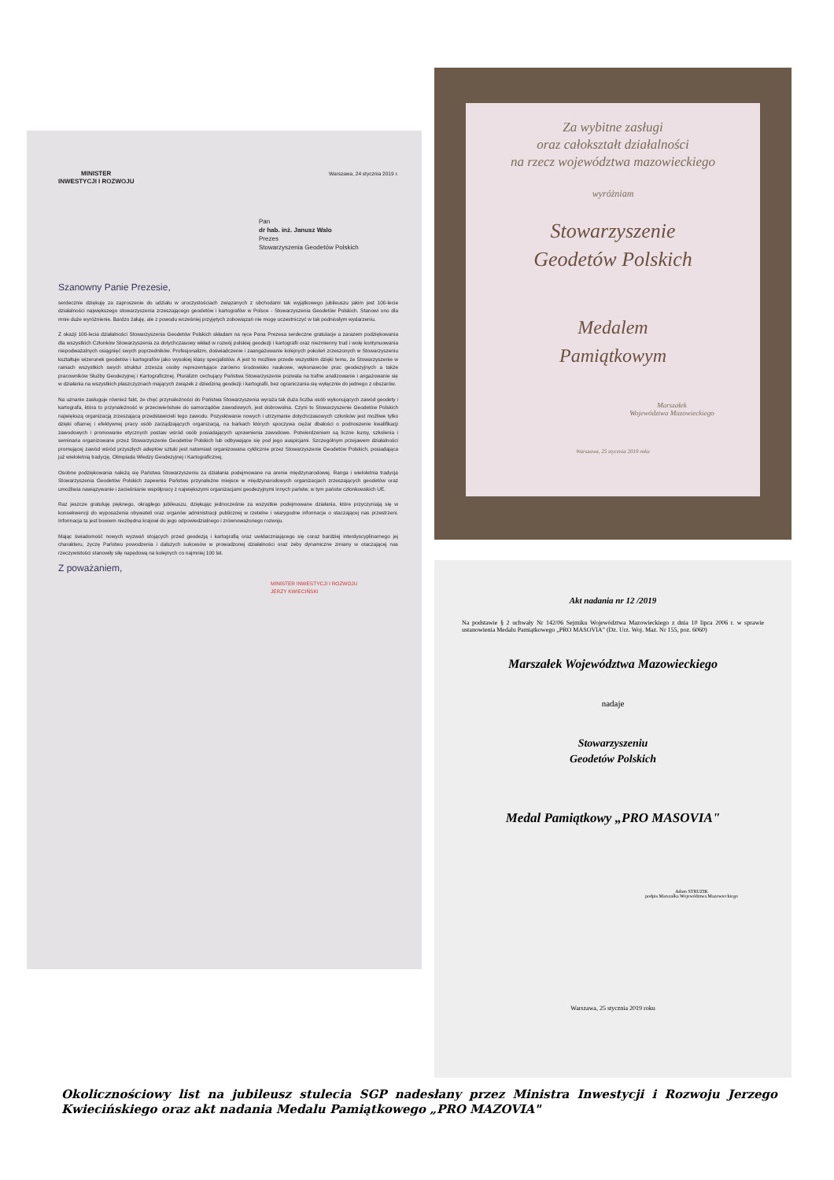MINISTER
INWESTYCJI I ROZWOJU
Warszawa, 24 stycznia 2019 r.
Pan
dr hab. inż. Janusz Walo
Prezes
Stowarzyszenia Geodetów Polskich
Szanowny Panie Prezesie,
serdecznie dziękuję za zaproszenie do udziału w uroczystościach związanych z obchodami tak wyjątkowego jubileuszu jakim jest 100-lecie działalności największego stowarzyszenia zrzeszającego geodetów i kartografów w Polsce - Stowarzyszenia Geodetów Polskich. Stanowi ono dla mnie duże wyróżnienie. Bardzo żałuję, ale z powodu wcześniej przyjętych zobowiązań nie mogę uczestniczyć w tak podniosłym wydarzeniu.
Z okazji 100-lecia działalności Stowarzyszenia Geodetów Polskich składam na ręce Pana Prezesa serdeczne gratulacje a zarazem podziękowania dla wszystkich Członków Stowarzyszenia za dotychczasowy wkład w rozwój polskiej geodezji i kartografii oraz niezmienny trud i wolę kontynuowania niepodważalnych osiągnięć swych poprzedników. Profesjonalizm, doświadczenie i zaangażowanie kolejnych pokoleń zrzeszonych w Stowarzyszeniu kształtuje wizerunek geodetów i kartografów jako wysokiej klasy specjalistów. A jest to możliwe przede wszystkim dzięki temu, że Stowarzyszenie w ramach wszystkich swych struktur zrzesza osoby reprezentujące zarówno środowisko naukowe, wykonawców prac geodezyjnych a także pracowników Służby Geodezyjnej i Kartograficznej. Pluralizm cechujący Państwa Stowarzyszenie pozwala na trafne analizowanie i angażowanie się w działania na wszystkich płaszczyznach mających związek z dziedziną geodezji i kartografii, bez ograniczania się wyłącznie do jednego z obszarów.
Na uznanie zasługuje również fakt, że chęć przynależności do Państwa Stowarzyszenia wyraża tak duża liczba osób wykonujących zawód geodety i kartografa, która to przynależność w przeciwieństwie do samorządów zawodowych, jest dobrowolna. Czyni to Stowarzyszenie Geodetów Polskich największą organizacją zrzeszającą przedstawicieli tego zawodu. Pozyskiwanie nowych i utrzymanie dotychczasowych członków jest możliwe tylko dzięki ofiarnej i efektywnej pracy osób zarządzających organizacją, na barkach których spoczywa ciężar dbałości o podnoszenie kwalifikacji zawodowych i promowanie etycznych postaw wśród osób posiadających uprawnienia zawodowe. Potwierdzeniem są liczne kursy, szkolenia i seminaria organizowane przez Stowarzyszenie Geodetów Polskich lub odbywające się pod jego auspicjami. Szczególnym przejawem działalności promującej zawód wśród przyszłych adeptów sztuki jest natomiast organizowana cyklicznie przez Stowarzyszenie Geodetów Polskich, posiadająca już wieloletnią tradycję, Olimpiada Wiedzy Geodezyjnej i Kartograficznej.
Osobne podziękowania należą się Państwa Stowarzyszeniu za działania podejmowane na arenie międzynarodowej. Ranga i wieloletnia tradycja Stowarzyszenia Geodetów Polskich zapewnia Państwu przynależne miejsce w międzynarodowych organizacjach zrzeszających geodetów oraz umożliwia nawiązywanie i zacieśnianie współpracy z największymi organizacjami geodezyjnymi innych państw, w tym państw członkowskich UE.
Raz jeszcze gratuluję pięknego, okrągłego jubileuszu, dziękując jednocześnie za wszystkie podejmowane działania, które przyczyniają się w konsekwencji do wyposażenia obywateli oraz organów administracji publicznej w rzetelne i wiarygodne informacje o otaczającej nas przestrzeni. Informacja ta jest bowiem niezbędna krajowi do jego odpowiedzialnego i zrównoważonego rozwoju.
Mając świadomość nowych wyzwań stojących przed geodezją i kartografią oraz uwidaczniającego się coraz bardziej interdyscyplinarnego jej charakteru, życzę Państwu powodzenia i dalszych sukcesów w prowadzonej działalności oraz żeby dynamiczne zmiany w otaczającej nas rzeczywistości stanowiły siłę napędową na kolejnych co najmniej 100 lat.
Z poważaniem,
MINISTER INWESTYCJI I ROZWOJU
JERZY KWIECIŃSKI
Za wybitne zasługi
oraz całokształt działalności
na rzecz województwa mazowieckiego
wyróżniam
Stowarzyszenie
Geodetów Polskich
Medalem
Pamiątkowym
Marszałek
Województwa Mazowieckiego
Warszawa, 25 stycznia 2019 roku
Akt nadania nr 12 /2019
Na podstawie § 2 uchwały Nr 142/06 Sejmiku Województwa Mazowieckiego z dnia 10 lipca 2006 r. w sprawie ustanowienia Medalu Pamiątkowego „PRO MASOVIA" (Dz. Urz. Woj. Maz. Nr 155, poz. 6060)
Marszałek Województwa Mazowieckiego
nadaje
Stowarzyszeniu
Geodetów Polskich
Medal Pamiątkowy „PRO MASOVIA"
Adam STRUZIK
podpis Marszałka Województwa Mazowieckiego
Warszawa, 25 stycznia 2019 roku
Okolicznościowy list na jubileusz stulecia SGP nadesłany przez Ministra Inwestycji i Rozwoju Jerzego Kwiecińskiego oraz akt nadania Medalu Pamiątkowego „PRO MAZOVIA"